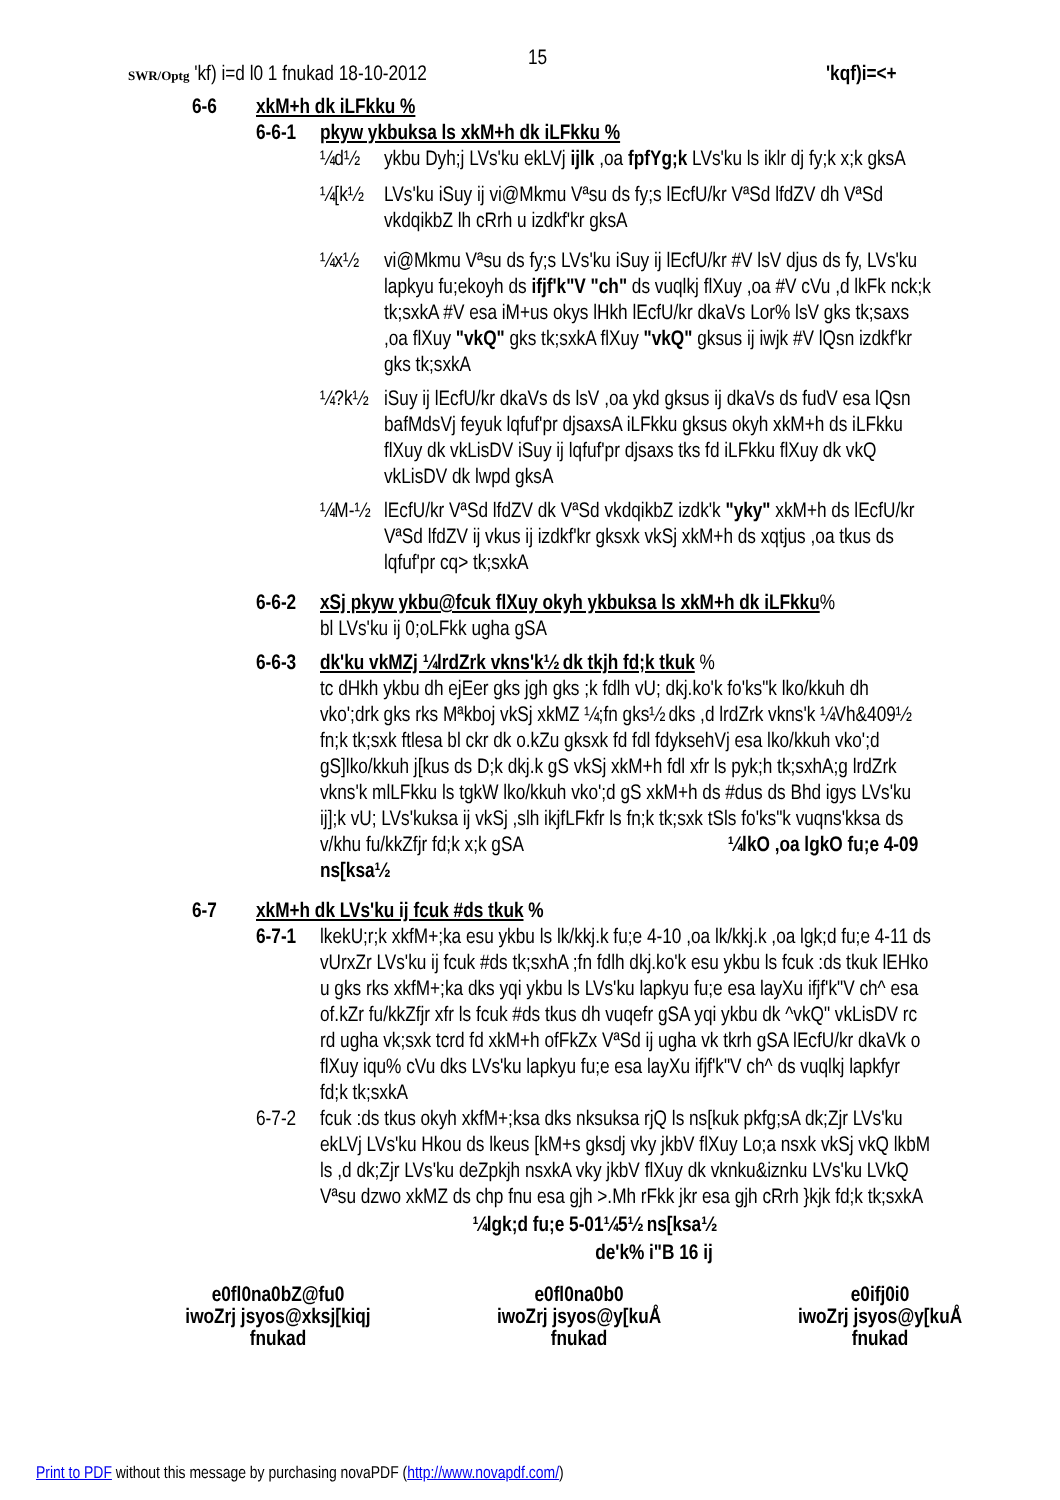15
SWR/Optg 'kf) i=d l0 1 fnukad 18-10-2012 'kqf)i=<+
6-6 xkM+h dk iLFkku %
6-6-1 pkyw ykbuksa ls xkM+h dk iLFkku %
¼d½ ykbu Dyh;j LVs'ku ekLVj ijlk ,oa fpfYg;k LVs'ku ls iklr dj fy;k x;k gksA
¼[k½ LVs'ku iSuy ij vi@Mkmu Vªsu ds fy;s lEcfU/kr VªSd lfdZV dh VªSd vkdqikbZ lh cRrh u izdkf'kr gksA
¼x½ vi@Mkmu Vªsu ds fy;s LVs'ku iSuy ij lEcfU/kr #V lsV djus ds fy, LVs'ku lapkyu fu;ekoyh ds ifjf'k"V "ch" ds vuqlkj flXuy ,oa #V cVu ,d lkFk nck;k tk;sxkA #V esa iM+us okys lHkh lEcfU/kr dkaVs Lor% lsV gks tk;saxs ,oa flXuy "vkQ" gks tk;sxkA flXuy "vkQ" gksus ij iwjk #V lQsn izdkf'kr gks tk;sxkA
¼?k½ iSuy ij lEcfU/kr dkaVs ds lsV ,oa ykd gksus ij dkaVs ds fudV esa lQsn bafMdsVj feyuk lqfuf'pr djsaxsA iLFkku gksus okyh xkM+h ds iLFkku flXuy dk vkLisDV iSuy ij lqfuf'pr djsaxs tks fd iLFkku flXuy dk vkQ vkLisDV dk lwpd gksA
¼M-½ lEcfU/kr VªSd lfdZV dk VªSd vkdqikbZ izdk'k "yky" xkM+h ds lEcfU/kr VªSd lfdZV ij vkus ij izdkf'kr gksxk vkSj xkM+h ds xqtjus ,oa tkus ds lqfuf'pr cq> tk;sxkA
6-6-2 xSj pkyw ykbu@fcuk flXuy okyh ykbuksa ls xkM+h dk iLFkku%
bl LVs'ku ij 0;oLFkk ugha gSA
6-6-3 dk'ku vkMZj ¼lrdZrk vkns'k½ dk tkjh fd;k tkuk %
tc dHkh ykbu dh ejEer gks jgh gks ;k fdlh vU; dkj.ko'k fo'ks"k lko/kkuh dh vko';drk gks rks Mªkboj vkSj xkMZ ¼;fn gks½ dks ,d lrdZrk vkns'k ¼Vh&409½ fn;k tk;sxk ftlesa bl ckr dk o.kZu gksxk fd fdl fdyksehVj esa lko/kkuh vko';d gS]lko/kkuh j[kus ds D;k dkj.k gS vkSj xkM+h fdl xfr ls pyk;h tk;sxhA;g lrdZrk vkns'k mlLFkku ls tgkW lko/kkuh vko';d gS xkM+h ds #dus ds Bhd igys LVs'ku ij];k vU; LVs'kuksa ij vkSj ,slh ikjfLFkfr ls fn;k tk;sxk tSls fo'ks"k vuqns'kksa ds v/khu fu/kkZfjr fd;k x;k gSA ¼lkO ,oa lgkO fu;e 4-09 ns[ksa½
6-7 xkM+h dk LVs'ku ij fcuk #ds tkuk %
6-7-1 lkekU;r;k xkfM+;ka esu ykbu ls lk/kkj.k fu;e 4-10 ,oa lk/kkj.k ,oa lgk;d fu;e 4-11 ds vUrxZr LVs'ku ij fcuk #ds tk;sxhA ;fn fdlh dkj.ko'k esu ykbu ls fcuk :ds tkuk lEHko u gks rks xkfM+;ka dks yqi ykbu ls LVs'ku lapkyu fu;e esa layXu ifjf'k"V ch^ esa of.kZr fu/kkZfjr xfr ls fcuk #ds tkus dh vuqefr gSA yqi ykbu dk ^vkQ" vkLisDV rc rd ugha vk;sxk tcrd fd xkM+h ofFkZx VªSd ij ugha vk tkrh gSA lEcfU/kr dkaVk o flXuy iqu% cVu dks LVs'ku lapkyu fu;e esa layXu ifjf'k"V ch^ ds vuqlkj lapkfyr fd;k tk;sxkA
6-7-2 fcuk :ds tkus okyh xkfM+;ksa dks nksuksa rjQ ls ns[kuk pkfg;sA dk;Zjr LVs'ku ekLVj LVs'ku Hkou ds lkeus [kM+s gksdj vky jkbV flXuy Lo;a nsxk vkSj vkQ lkbM ls ,d dk;Zjr LVs'ku deZpkjh nsxkA vky jkbV flXuy dk vknku&iznku LVs'ku LVkQ Vªsu dzwo xkMZ ds chp fnu esa gjh >.Mh rFkk jkr esa gjh cRrh }kjk fd;k tk;sxkA
¼lgk;d fu;e 5-01¼5½ ns[ksa½
de'k% i"B 16 ij
e0fl0na0bZ@fu0
iwoZrj jsyos@xksj[kiqj
fnukad
e0fl0na0b0
iwoZrj jsyos@y[kuÅ
fnukad
e0ifj0i0
iwoZrj jsyos@y[kuÅ
fnukad
Print to PDF without this message by purchasing novaPDF (http://www.novapdf.com/)